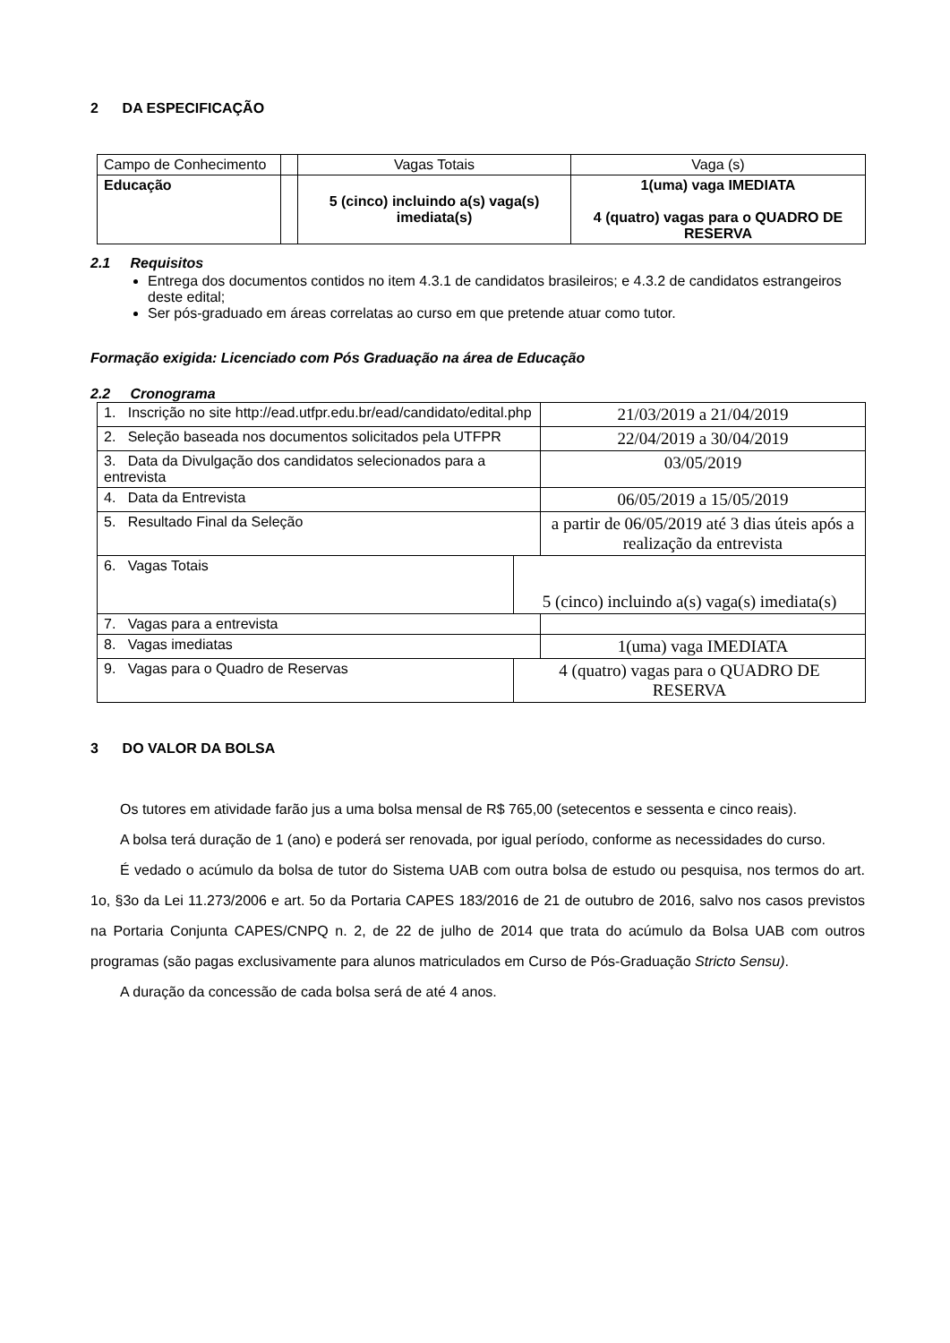2 DA ESPECIFICAÇÃO
| Campo de Conhecimento | | Vagas Totais | Vaga (s) |
| Educação | | 5 (cinco) incluindo a(s) vaga(s) imediata(s) | 1(uma) vaga IMEDIATA 4 (quatro) vagas para o QUADRO DE RESERVA |
2.1 Requisitos
Entrega dos documentos contidos no item 4.3.1 de candidatos brasileiros; e 4.3.2 de candidatos estrangeiros deste edital;
Ser pós-graduado em áreas correlatas ao curso em que pretende atuar como tutor.
Formação exigida: Licenciado com Pós Graduação na área de Educação
2.2 Cronograma
| 1. Inscrição no site http://ead.utfpr.edu.br/ead/candidato/edital.php | | 21/03/2019 a 21/04/2019 |
| 2. Seleção baseada nos documentos solicitados pela UTFPR | | 22/04/2019 a 30/04/2019 |
| 3. Data da Divulgação dos candidatos selecionados para a entrevista | | 03/05/2019 |
| 4. Data da Entrevista | | 06/05/2019 a 15/05/2019 |
| 5. Resultado Final da Seleção | | a partir de 06/05/2019 até 3 dias úteis após a realização da entrevista |
| 6. Vagas Totais | 5 (cinco) incluindo a(s) vaga(s) imediata(s) | |
| 7. Vagas para a entrevista | | |
| 8. Vagas imediatas | | 1(uma) vaga IMEDIATA |
| 9. Vagas para o Quadro de Reservas | 4 (quatro) vagas para o QUADRO DE RESERVA | |
3 DO VALOR DA BOLSA
Os tutores em atividade farão jus a uma bolsa mensal de R$ 765,00 (setecentos e sessenta e cinco reais).
A bolsa terá duração de 1 (ano) e poderá ser renovada, por igual período, conforme as necessidades do curso.
É vedado o acúmulo da bolsa de tutor do Sistema UAB com outra bolsa de estudo ou pesquisa, nos termos do art. 1o, §3o da Lei 11.273/2006 e art. 5o da Portaria CAPES 183/2016 de 21 de outubro de 2016, salvo nos casos previstos na Portaria Conjunta CAPES/CNPQ n. 2, de 22 de julho de 2014 que trata do acúmulo da Bolsa UAB com outros programas (são pagas exclusivamente para alunos matriculados em Curso de Pós-Graduação Stricto Sensu).
A duração da concessão de cada bolsa será de até 4 anos.